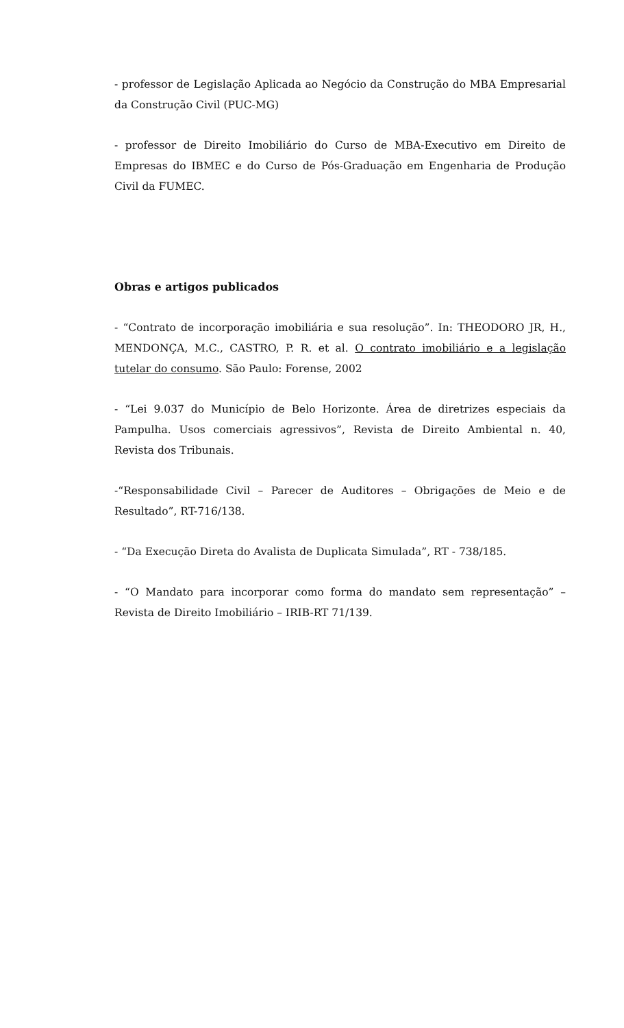- professor de Legislação Aplicada ao Negócio da Construção do MBA Empresarial da Construção Civil (PUC-MG)
- professor de Direito Imobiliário do Curso de MBA-Executivo em Direito de Empresas do IBMEC e do Curso de Pós-Graduação em Engenharia de Produção Civil da FUMEC.
Obras e artigos publicados
- “Contrato de incorporação imobiliária e sua resolução”. In: THEODORO JR, H., MENDONÇA, M.C., CASTRO, P. R. et al. O contrato imobiliário e a legislação tutelar do consumo. São Paulo: Forense, 2002
- “Lei 9.037 do Município de Belo Horizonte. Área de diretrizes especiais da Pampulha. Usos comerciais agressivos”, Revista de Direito Ambiental n. 40, Revista dos Tribunais.
-“Responsabilidade Civil – Parecer de Auditores – Obrigações de Meio e de Resultado”, RT-716/138.
- “Da Execução Direta do Avalista de Duplicata Simulada”, RT - 738/185.
- “O Mandato para incorporar como forma do mandato sem representação” – Revista de Direito Imobiliário – IRIB-RT 71/139.